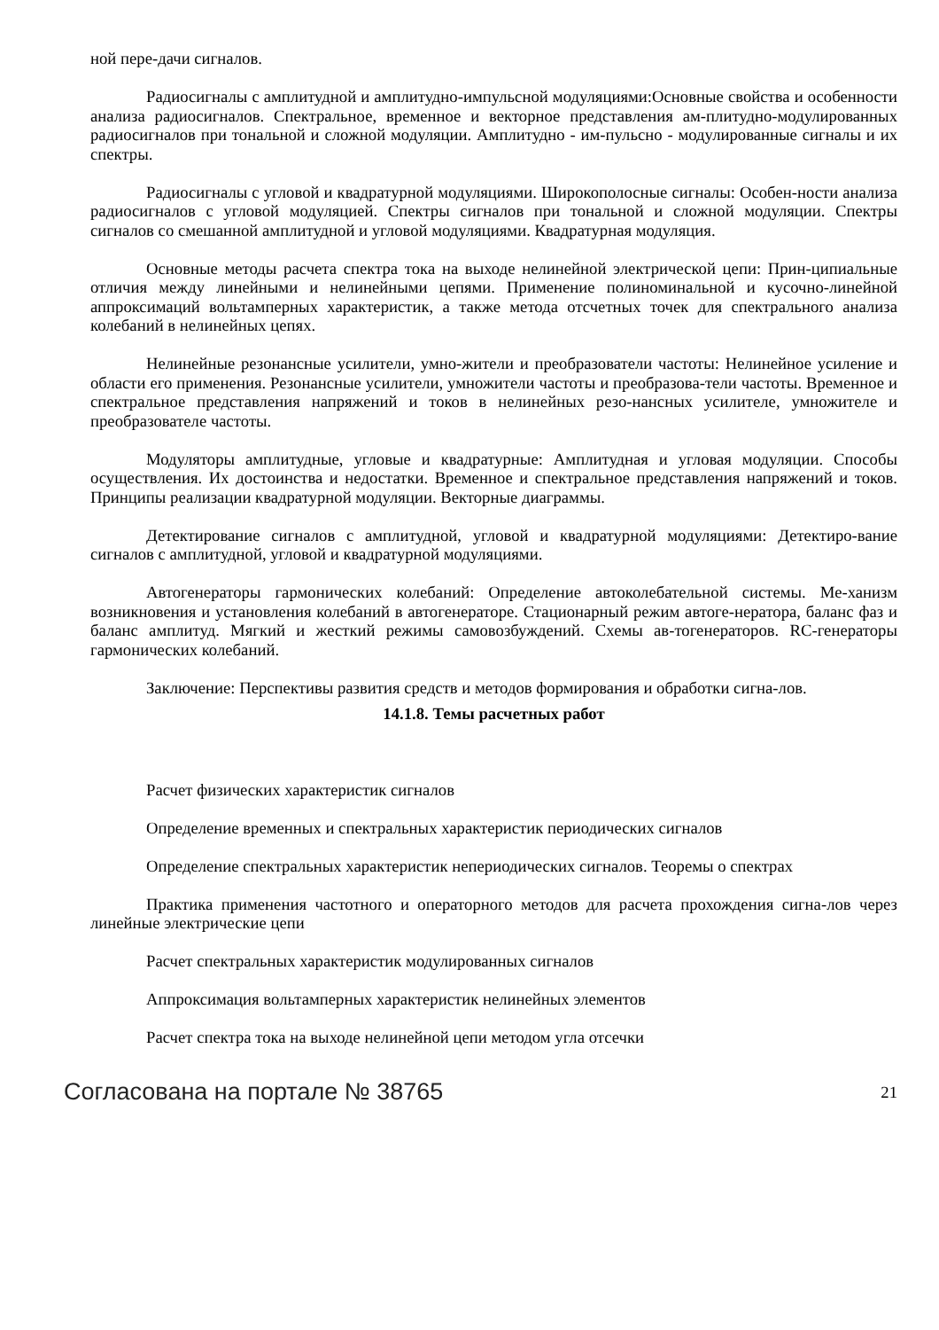ной пере-дачи сигналов.
Радиосигналы с амплитудной и амплитудно-импульсной модуляциями:Основные свойства и особенности анализа радиосигналов. Спектральное, временное и векторное представления ам-плитудно-модулированных радиосигналов при тональной и сложной модуляции. Амплитудно - им-пульсно - модулированные сигналы и их спектры.
Радиосигналы с угловой и квадратурной модуляциями. Широкополосные сигналы: Особен-ности анализа радиосигналов с угловой модуляцией. Спектры сигналов при тональной и сложной модуляции. Спектры сигналов со смешанной амплитудной и угловой модуляциями. Квадратурная модуляция.
Основные методы расчета спектра тока на выходе нелинейной электрической цепи: Прин-ципиальные отличия между линейными и нелинейными цепями. Применение полиноминальной и кусочно-линейной аппроксимаций вольтамперных характеристик, а также метода отсчетных точек для спектрального анализа колебаний в нелинейных цепях.
Нелинейные резонансные усилители, умно-жители и преобразователи частоты: Нелинейное усиление и области его применения. Резонансные усилители, умножители частоты и преобразова-тели частоты. Временное и спектральное представления напряжений и токов в нелинейных резо-нансных усилителе, умножителе и преобразователе частоты.
Модуляторы амплитудные, угловые и квадратурные: Амплитудная и угловая модуляции. Способы осуществления. Их достоинства и недостатки. Временное и спектральное представления напряжений и токов. Принципы реализации квадратурной модуляции. Векторные диаграммы.
Детектирование сигналов с амплитудной, угловой и квадратурной модуляциями: Детектиро-вание сигналов с амплитудной, угловой и квадратурной модуляциями.
Автогенераторы гармонических колебаний: Определение автоколебательной системы. Ме-ханизм возникновения и установления колебаний в автогенераторе. Стационарный режим автоге-нератора, баланс фаз и баланс амплитуд. Мягкий и жесткий режимы самовозбуждений. Схемы ав-тогенераторов. RC-генераторы гармонических колебаний.
Заключение: Перспективы развития средств и методов формирования и обработки сигна-лов.
14.1.8. Темы расчетных работ
Расчет физических характеристик сигналов
Определение временных и спектральных характеристик периодических сигналов
Определение спектральных характеристик непериодических сигналов. Теоремы о спектрах
Практика применения частотного и операторного методов для расчета прохождения сигна-лов через линейные электрические цепи
Расчет спектральных характеристик модулированных сигналов
Аппроксимация вольтамперных характеристик нелинейных элементов
Расчет спектра тока на выходе нелинейной цепи методом угла отсечки
Согласована на портале № 38765 21